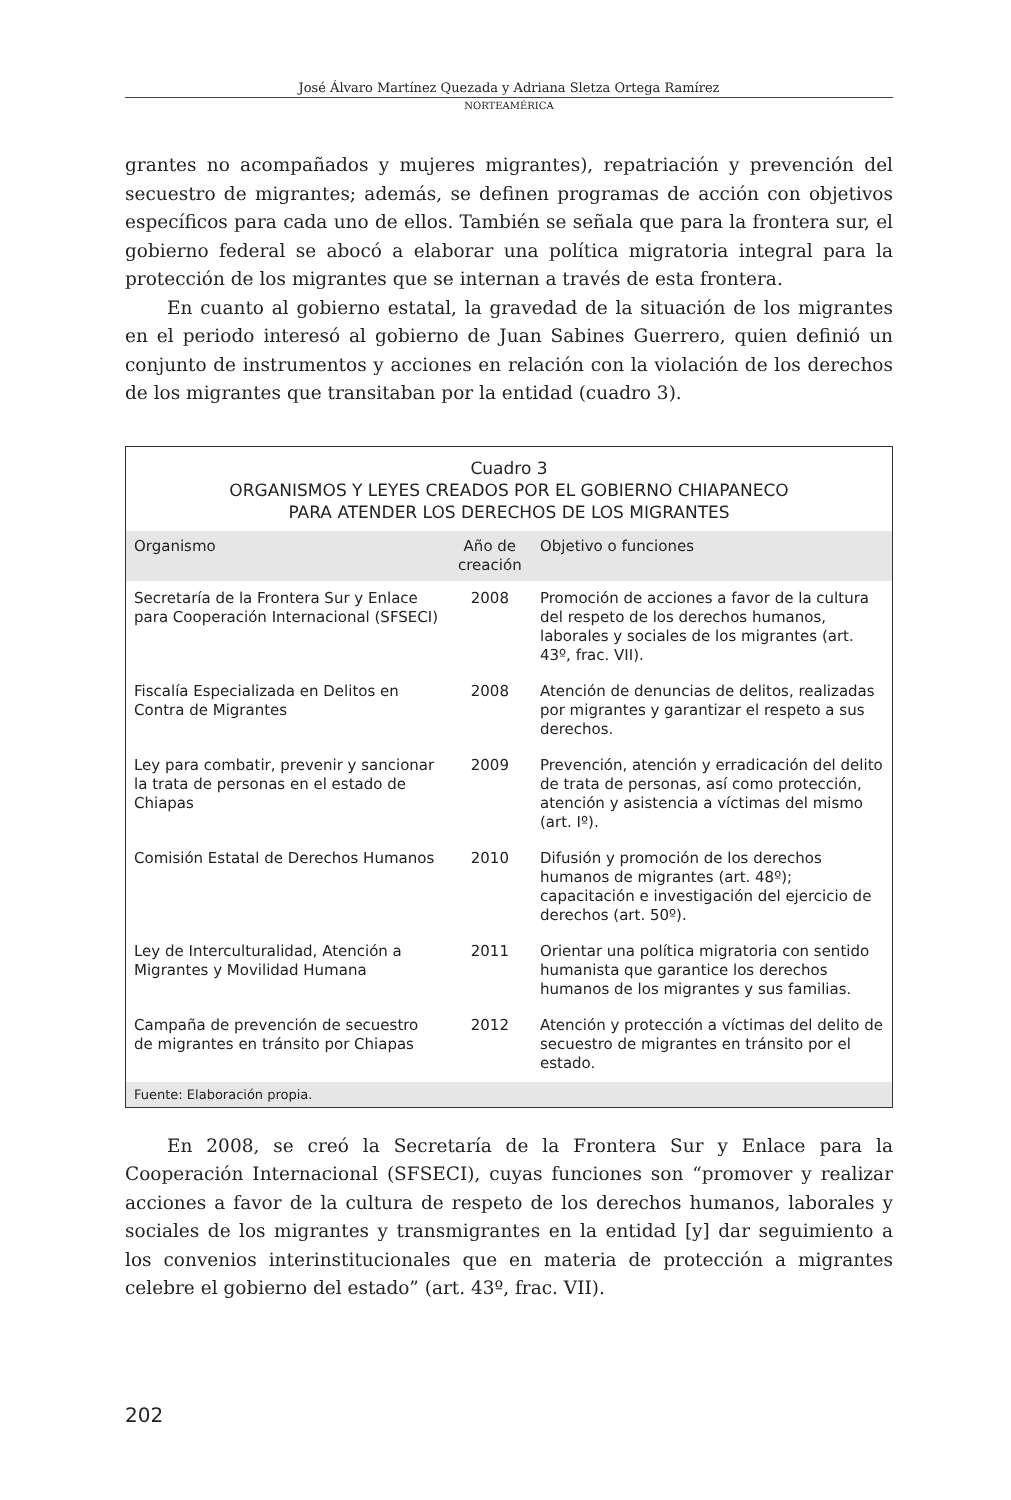José Álvaro Martínez Quezada y Adriana Sletza Ortega Ramírez
NORTEAMÉRICA
grantes no acompañados y mujeres migrantes), repatriación y prevención del secuestro de migrantes; además, se definen programas de acción con objetivos específicos para cada uno de ellos. También se señala que para la frontera sur, el gobierno federal se abocó a elaborar una política migratoria integral para la protección de los migrantes que se internan a través de esta frontera.
En cuanto al gobierno estatal, la gravedad de la situación de los migrantes en el periodo interesó al gobierno de Juan Sabines Guerrero, quien definió un conjunto de instrumentos y acciones en relación con la violación de los derechos de los migrantes que transitaban por la entidad (cuadro 3).
Cuadro 3
ORGANISMOS Y LEYES CREADOS POR EL GOBIERNO CHIAPANECO
PARA ATENDER LOS DERECHOS DE LOS MIGRANTES
| Organismo | Año de creación | Objetivo o funciones |
| --- | --- | --- |
| Secretaría de la Frontera Sur y Enlace para Cooperación Internacional (SFSECI) | 2008 | Promoción de acciones a favor de la cultura del respeto de los derechos humanos, laborales y sociales de los migrantes (art. 43º, frac. VII). |
| Fiscalía Especializada en Delitos en Contra de Migrantes | 2008 | Atención de denuncias de delitos, realizadas por migrantes y garantizar el respeto a sus derechos. |
| Ley para combatir, prevenir y sancionar la trata de personas en el estado de Chiapas | 2009 | Prevención, atención y erradicación del delito de trata de personas, así como protección, atención y asistencia a víctimas del mismo (art. Iº). |
| Comisión Estatal de Derechos Humanos | 2010 | Difusión y promoción de los derechos humanos de migrantes (art. 48º); capacitación e investigación del ejercicio de derechos (art. 50º). |
| Ley de Interculturalidad, Atención a Migrantes y Movilidad Humana | 2011 | Orientar una política migratoria con sentido humanista que garantice los derechos humanos de los migrantes y sus familias. |
| Campaña de prevención de secuestro de migrantes en tránsito por Chiapas | 2012 | Atención y protección a víctimas del delito de secuestro de migrantes en tránsito por el estado. |
Fuente: Elaboración propia.
En 2008, se creó la Secretaría de la Frontera Sur y Enlace para la Cooperación Internacional (SFSECI), cuyas funciones son “promover y realizar acciones a favor de la cultura de respeto de los derechos humanos, laborales y sociales de los migrantes y transmigrantes en la entidad [y] dar seguimiento a los convenios interinstitucionales que en materia de protección a migrantes celebre el gobierno del estado” (art. 43º, frac. VII).
202